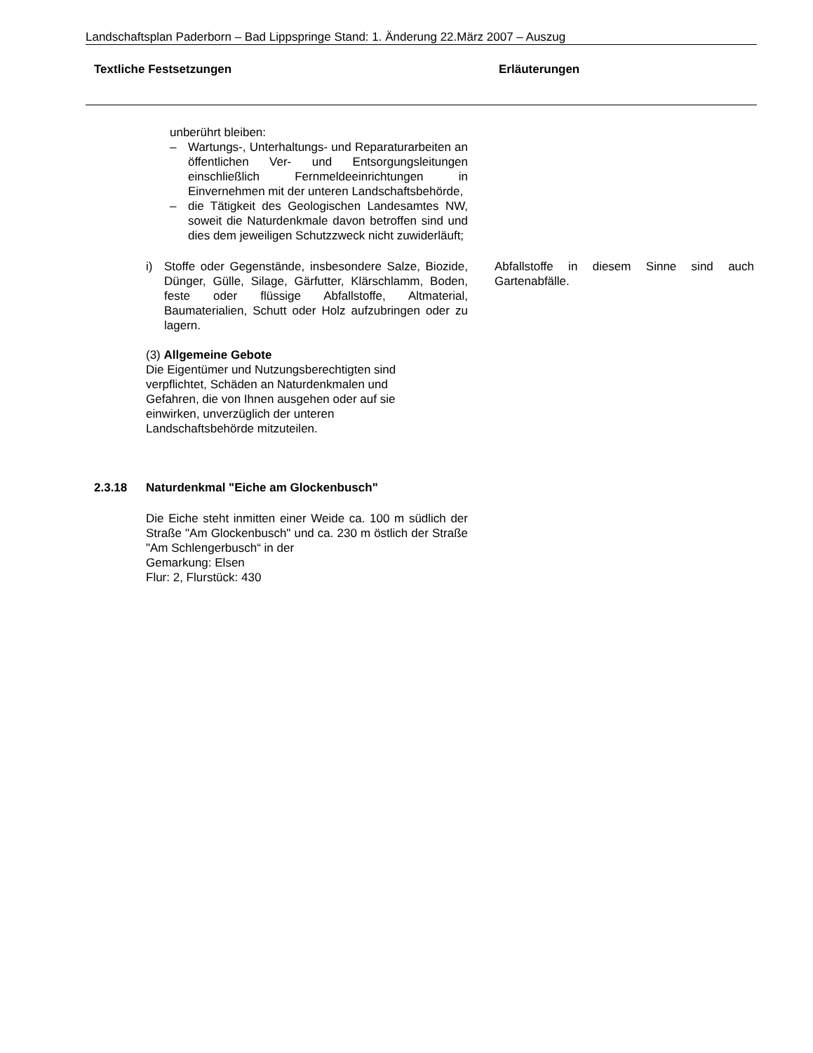Landschaftsplan Paderborn – Bad Lippspringe Stand: 1. Änderung 22.März 2007 – Auszug
Textliche Festsetzungen Erläuterungen
unberührt bleiben:
– Wartungs-, Unterhaltungs- und Reparaturarbeiten an öffentlichen Ver- und Entsorgungsleitungen einschließlich Fernmeldeeinrichtungen in Einvernehmen mit der unteren Landschaftsbehörde,
– die Tätigkeit des Geologischen Landesamtes NW, soweit die Naturdenkmale davon betroffen sind und dies dem jeweiligen Schutzzweck nicht zuwiderläuft;
i) Stoffe oder Gegenstände, insbesondere Salze, Biozide, Dünger, Gülle, Silage, Gärfutter, Klärschlamm, Boden, feste oder flüssige Abfallstoffe, Altmaterial, Baumaterialien, Schutt oder Holz aufzubringen oder zu lagern.
Abfallstoffe in diesem Sinne sind auch Gartenabfälle.
(3) Allgemeine Gebote
Die Eigentümer und Nutzungsberechtigten sind verpflichtet, Schäden an Naturdenkmalen und Gefahren, die von Ihnen ausgehen oder auf sie einwirken, unverzüglich der unteren Landschaftsbehörde mitzuteilen.
2.3.18 Naturdenkmal "Eiche am Glockenbusch"
Die Eiche steht inmitten einer Weide ca. 100 m südlich der Straße "Am Glockenbusch" und ca. 230 m östlich der Straße "Am Schlengerbusch“ in der
Gemarkung: Elsen
Flur: 2, Flurstück: 430